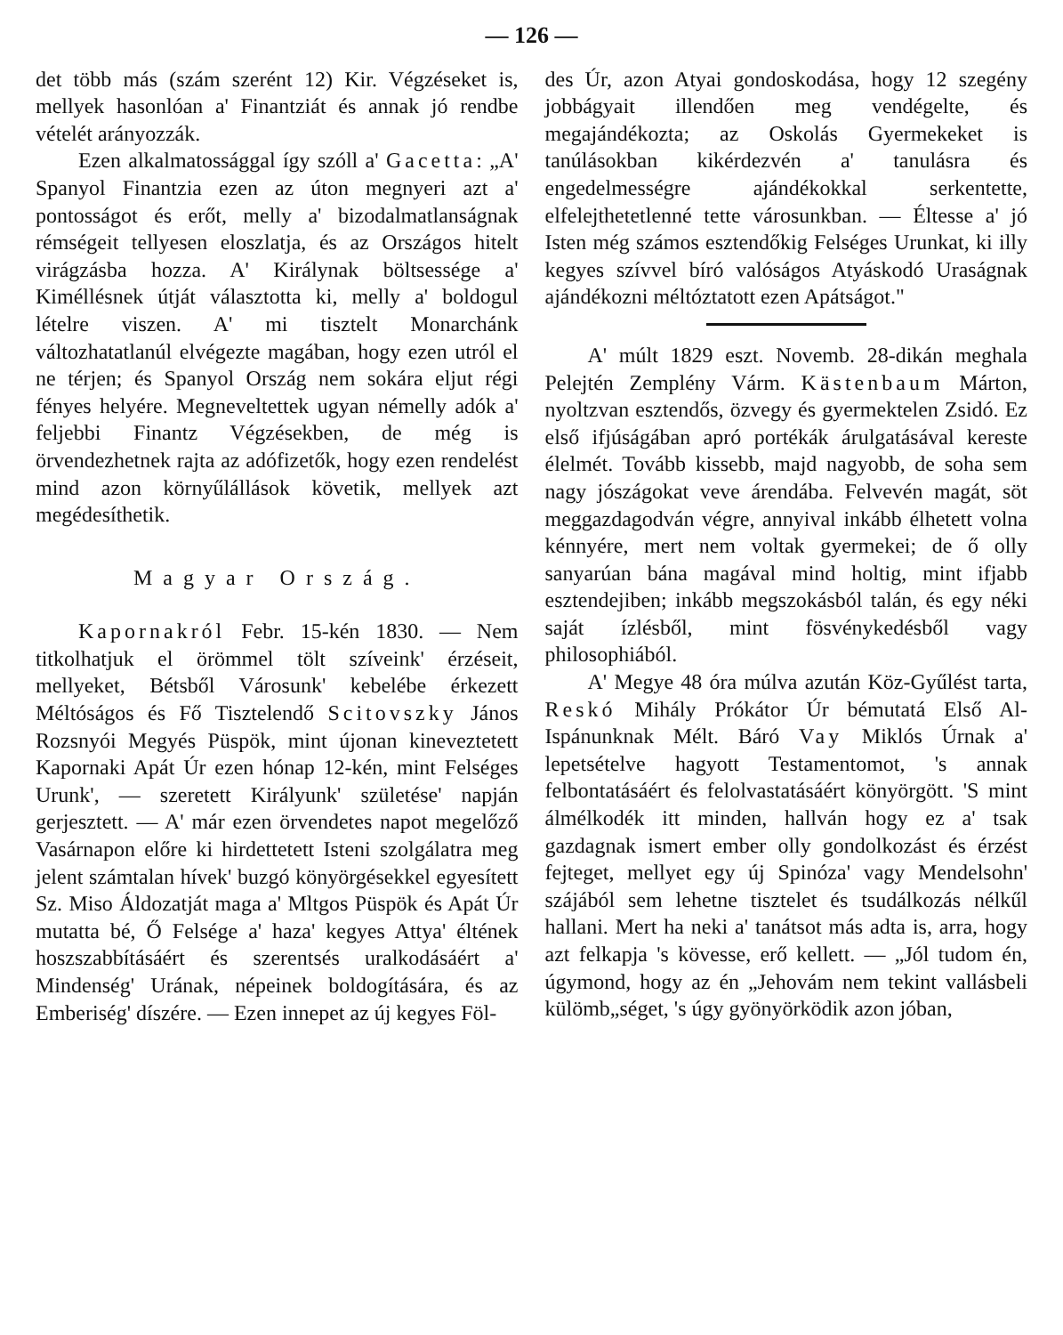— 126 —
det több más (szám szerént 12) Kir. Végzéseket is, mellyek hasonlóan a' Finantziát és annak jó rendbe vételét arányozzák.
Ezen alkalmatossággal így szóll a' Gacetta: „A' Spanyol Finantzia ezen az úton megnyeri azt a' pontosságot és erőt, melly a' bizodalmatlanságnak rémségeit tellyesen eloszlatja, és az Országos hitelt virágzásba hozza. A' Királynak böltsessége a' Kiméllésnek útját választotta ki, melly a' boldogul lételre viszen. A' mi tisztelt Monarchánk változhatatlanúl elvégezte magában, hogy ezen utról el ne térjen; és Spanyol Ország nem sokára eljut régi fényes helyére. Megneveltettek ugyan némelly adók a' feljebbi Finantz Végzésekben, de még is örvendezhetnek rajta az adófizetők, hogy ezen rendelést mind azon környűlállások követik, mellyek azt megédesíthetik.
Magyar Ország.
Kapornakról Febr. 15-kén 1830. — Nem titkolhatjuk el örömmel tölt szíveink' érzéseit, mellyeket, Bétsből Városunk' kebelébe érkezett Méltóságos és Fő Tisztelendő Scitovszky János Rozsnyói Megyés Püspök, mint újonan kineveztetett Kapornaki Apát Úr ezen hónap 12-kén, mint Felséges Urunk', — szeretett Királyunk' születése' napján gerjesztett. — A' már ezen örvendetes napot megelőző Vasárnapon előre ki hirdettetett Isteni szolgálatra meg jelent számtalan hívek' buzgó könyörgésekkel egyesített Sz. Miso Áldozatját maga a' Mltgos Püspök és Apát Úr mutatta bé, Ő Felsége a' haza' kegyes Attya' éltének hoszszabbításáért és szerentsés uralkodásáért a' Mindenség' Urának, népeinek boldogítására, és az Emberiség' díszére. — Ezen innepet az új kegyes Föl-
des Úr, azon Atyai gondoskodása, hogy 12 szegény jobbágyait illendően meg vendégelte, és megajándékozta; az Oskolás Gyermekeket is tanúlásokban kikérdezvén a' tanulásra és engedelmességre ajándékokkal serkentette, elfelejthetetlenné tette városunkban. — Éltesse a' jó Isten még számos esztendőkig Felséges Urunkat, ki illy kegyes szívvel bíró valóságos Atyáskodó Uraságnak ajándékozni méltóztatott ezen Apátságot."
A' múlt 1829 eszt. Novemb. 28-dikán meghala Pelejtén Zemplény Várm. Kästenbaum Márton, nyoltzvan esztendős, özvegy és gyermektelen Zsidó. Ez első ifjúságában apró portékák árulgatásával kereste élelmét. Tovább kissebb, majd nagyobb, de soha sem nagy jószágokat veve árendába. Felvevén magát, söt meggazdagodván végre, annyival inkább élhetett volna kénnyére, mert nem voltak gyermekei; de ő olly sanyarúan bána magával mind holtig, mint ifjabb esztendejiben; inkább megszokásból talán, és egy néki saját ízlésből, mint fösvénykedésből vagy philosophiából.
A' Megye 48 óra múlva azután Köz-Gyűlést tarta, Reskó Mihály Prókátor Úr bémutatá Első Al-Ispánunknak Mélt. Báró Vay Miklós Úrnak a' lepetsételve hagyott Testamentomot, 's annak felbontatásáért és felolvastatásáért könyörgött. 'S mint álmélkodék itt minden, hallván hogy ez a' tsak gazdagnak ismert ember olly gondolkozást és érzést fejteget, mellyet egy új Spinóza' vagy Mendelsohn' szájából sem lehetne tisztelet és tsudálkozás nélkűl hallani. Mert ha neki a' tanátsot más adta is, arra, hogy azt felkapja 's kövesse, erő kellett. — „Jól tudom én, úgymond, hogy az én „Jehovám nem tekint vallásbeli külömb„séget, 's úgy gyönyörködik azon jóban,